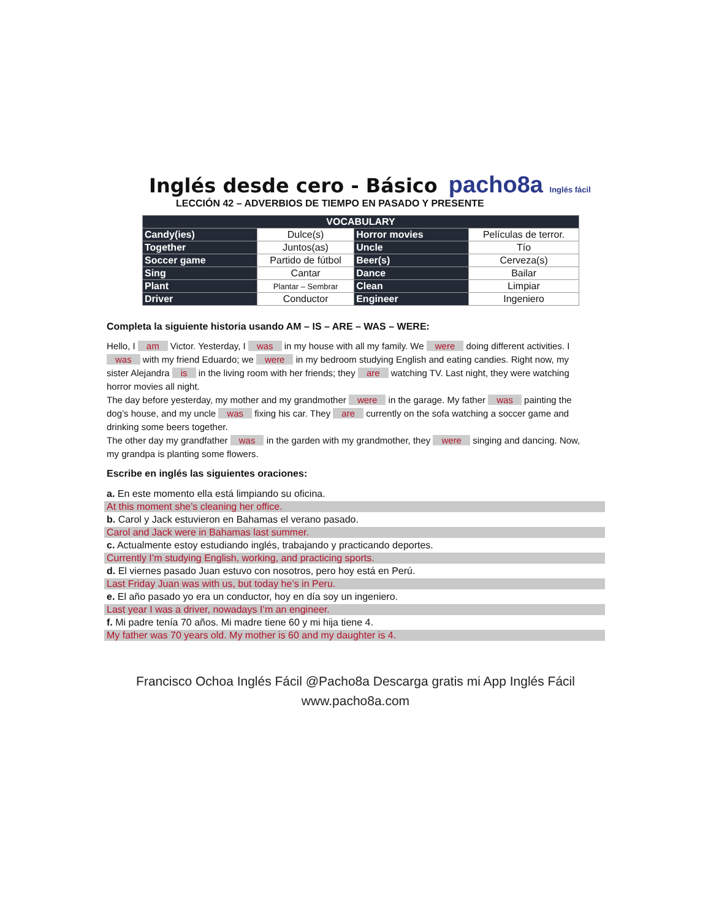Inglés desde cero - Básico
pacho8a Inglés fácil
LECCIÓN 42 – ADVERBIOS DE TIEMPO EN PASADO Y PRESENTE
| VOCABULARY | | | |
| --- | --- | --- | --- |
| Candy(ies) | Dulce(s) | Horror movies | Películas de terror. |
| Together | Juntos(as) | Uncle | Tío |
| Soccer game | Partido de fútbol | Beer(s) | Cerveza(s) |
| Sing | Cantar | Dance | Bailar |
| Plant | Plantar – Sembrar | Clean | Limpiar |
| Driver | Conductor | Engineer | Ingeniero |
Completa la siguiente historia usando AM – IS – ARE – WAS – WERE:
Hello, I am Victor. Yesterday, I was in my house with all my family. We were doing different activities. I was with my friend Eduardo; we were in my bedroom studying English and eating candies. Right now, my sister Alejandra is in the living room with her friends; they are watching TV. Last night, they were watching horror movies all night.
The day before yesterday, my mother and my grandmother were in the garage. My father was painting the dog’s house, and my uncle was fixing his car. They are currently on the sofa watching a soccer game and drinking some beers together.
The other day my grandfather was in the garden with my grandmother, they were singing and dancing. Now, my grandpa is planting some flowers.
Escribe en inglés las siguientes oraciones:
a. En este momento ella está limpiando su oficina.
At this moment she’s cleaning her office.
b. Carol y Jack estuvieron en Bahamas el verano pasado.
Carol and Jack were in Bahamas last summer.
c. Actualmente estoy estudiando inglés, trabajando y practicando deportes.
Currently I’m studying English, working, and practicing sports.
d. El viernes pasado Juan estuvo con nosotros, pero hoy está en Perú.
Last Friday Juan was with us, but today he’s in Peru.
e. El año pasado yo era un conductor, hoy en día soy un ingeniero.
Last year I was a driver, nowadays I’m an engineer.
f. Mi padre tenía 70 años. Mi madre tiene 60 y mi hija tiene 4.
My father was 70 years old. My mother is 60 and my daughter is 4.
Francisco Ochoa Inglés Fácil @Pacho8a Descarga gratis mi App Inglés Fácil
www.pacho8a.com